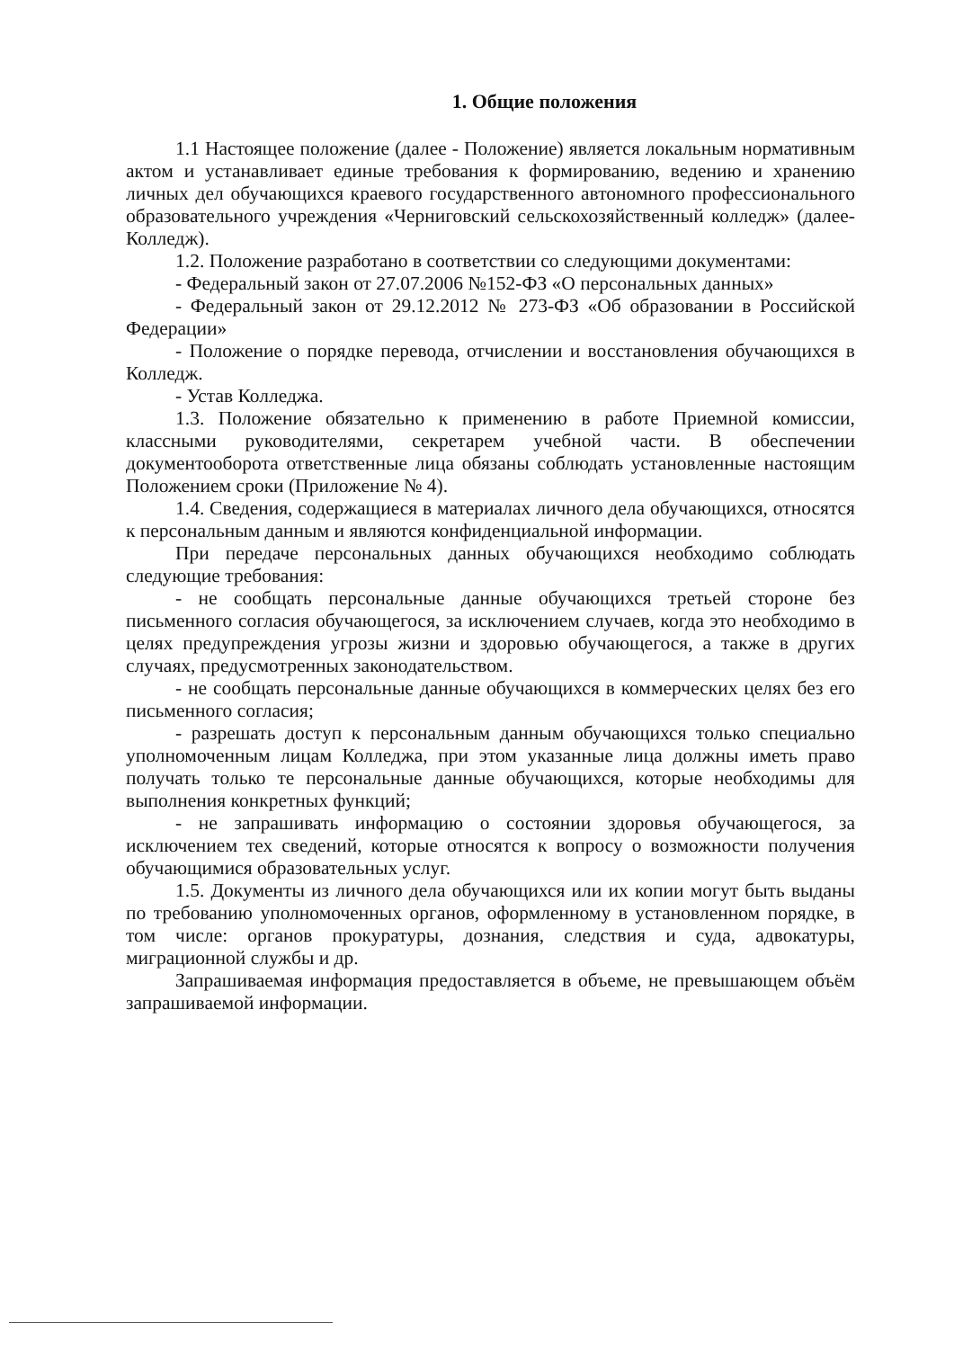1. Общие положения
1.1 Настоящее положение (далее - Положение) является локальным нормативным актом и устанавливает единые требования к формированию, ведению и хранению личных дел обучающихся краевого государственного автономного профессионального образовательного учреждения «Черниговский сельскохозяйственный колледж» (далее- Колледж).
1.2. Положение разработано в соответствии со следующими документами:
- Федеральный закон от 27.07.2006 №152-ФЗ «О персональных данных»
- Федеральный закон от 29.12.2012 № 273-ФЗ «Об образовании в Российской Федерации»
- Положение о порядке перевода, отчислении и восстановления обучающихся в Колледж.
- Устав Колледжа.
1.3. Положение обязательно к применению в работе Приемной комиссии, классными руководителями, секретарем учебной части. В обеспечении документооборота ответственные лица обязаны соблюдать установленные настоящим Положением сроки (Приложение № 4).
1.4. Сведения, содержащиеся в материалах личного дела обучающихся, относятся к персональным данным и являются конфиденциальной информации.
При передаче персональных данных обучающихся необходимо соблюдать следующие требования:
- не сообщать персональные данные обучающихся третьей стороне без письменного согласия обучающегося, за исключением случаев, когда это необходимо в целях предупреждения угрозы жизни и здоровью обучающегося, а также в других случаях, предусмотренных законодательством.
- не сообщать персональные данные обучающихся в коммерческих целях без его письменного согласия;
- разрешать доступ к персональным данным обучающихся только специально уполномоченным лицам Колледжа, при этом указанные лица должны иметь право получать только те персональные данные обучающихся, которые необходимы для выполнения конкретных функций;
- не запрашивать информацию о состоянии здоровья обучающегося, за исключением тех сведений, которые относятся к вопросу о возможности получения обучающимися образовательных услуг.
1.5. Документы из личного дела обучающихся или их копии могут быть выданы по требованию уполномоченных органов, оформленному в установленном порядке, в том числе: органов прокуратуры, дознания, следствия и суда, адвокатуры, миграционной службы и др.
Запрашиваемая информация предоставляется в объеме, не превышающем объём запрашиваемой информации.